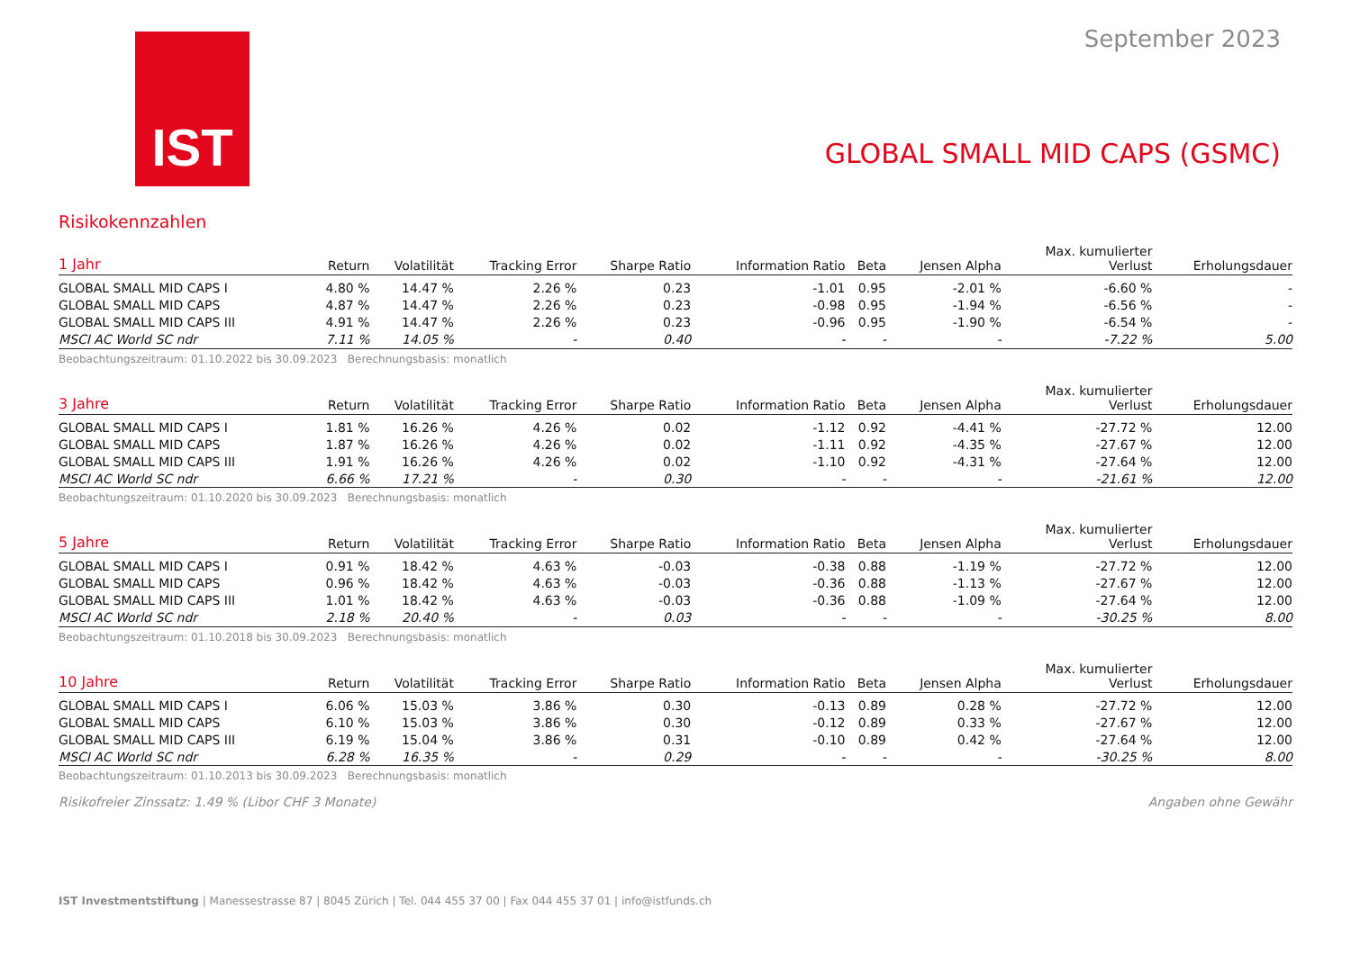IST
September 2023
GLOBAL SMALL MID CAPS (GSMC)
Risikokennzahlen
| 1 Jahr | Return | Volatilität | Tracking Error | Sharpe Ratio | Information Ratio | Beta | Jensen Alpha | Max. kumulierter Verlust | Erholungsdauer |
| --- | --- | --- | --- | --- | --- | --- | --- | --- | --- |
| GLOBAL SMALL MID CAPS I | 4.80 % | 14.47 % | 2.26 % | 0.23 | -1.01 | 0.95 | -2.01 % | -6.60 % | - |
| GLOBAL SMALL MID CAPS | 4.87 % | 14.47 % | 2.26 % | 0.23 | -0.98 | 0.95 | -1.94 % | -6.56 % | - |
| GLOBAL SMALL MID CAPS III | 4.91 % | 14.47 % | 2.26 % | 0.23 | -0.96 | 0.95 | -1.90 % | -6.54 % | - |
| MSCI AC World SC ndr | 7.11 % | 14.05 % | - | 0.40 | - | - | - | -7.22 % | 5.00 |
Beobachtungszeitraum: 01.10.2022 bis 30.09.2023 Berechnungsbasis: monatlich
| 3 Jahre | Return | Volatilität | Tracking Error | Sharpe Ratio | Information Ratio | Beta | Jensen Alpha | Max. kumulierter Verlust | Erholungsdauer |
| --- | --- | --- | --- | --- | --- | --- | --- | --- | --- |
| GLOBAL SMALL MID CAPS I | 1.81 % | 16.26 % | 4.26 % | 0.02 | -1.12 | 0.92 | -4.41 % | -27.72 % | 12.00 |
| GLOBAL SMALL MID CAPS | 1.87 % | 16.26 % | 4.26 % | 0.02 | -1.11 | 0.92 | -4.35 % | -27.67 % | 12.00 |
| GLOBAL SMALL MID CAPS III | 1.91 % | 16.26 % | 4.26 % | 0.02 | -1.10 | 0.92 | -4.31 % | -27.64 % | 12.00 |
| MSCI AC World SC ndr | 6.66 % | 17.21 % | - | 0.30 | - | - | - | -21.61 % | 12.00 |
Beobachtungszeitraum: 01.10.2020 bis 30.09.2023 Berechnungsbasis: monatlich
| 5 Jahre | Return | Volatilität | Tracking Error | Sharpe Ratio | Information Ratio | Beta | Jensen Alpha | Max. kumulierter Verlust | Erholungsdauer |
| --- | --- | --- | --- | --- | --- | --- | --- | --- | --- |
| GLOBAL SMALL MID CAPS I | 0.91 % | 18.42 % | 4.63 % | -0.03 | -0.38 | 0.88 | -1.19 % | -27.72 % | 12.00 |
| GLOBAL SMALL MID CAPS | 0.96 % | 18.42 % | 4.63 % | -0.03 | -0.36 | 0.88 | -1.13 % | -27.67 % | 12.00 |
| GLOBAL SMALL MID CAPS III | 1.01 % | 18.42 % | 4.63 % | -0.03 | -0.36 | 0.88 | -1.09 % | -27.64 % | 12.00 |
| MSCI AC World SC ndr | 2.18 % | 20.40 % | - | 0.03 | - | - | - | -30.25 % | 8.00 |
Beobachtungszeitraum: 01.10.2018 bis 30.09.2023 Berechnungsbasis: monatlich
| 10 Jahre | Return | Volatilität | Tracking Error | Sharpe Ratio | Information Ratio | Beta | Jensen Alpha | Max. kumulierter Verlust | Erholungsdauer |
| --- | --- | --- | --- | --- | --- | --- | --- | --- | --- |
| GLOBAL SMALL MID CAPS I | 6.06 % | 15.03 % | 3.86 % | 0.30 | -0.13 | 0.89 | 0.28 % | -27.72 % | 12.00 |
| GLOBAL SMALL MID CAPS | 6.10 % | 15.03 % | 3.86 % | 0.30 | -0.12 | 0.89 | 0.33 % | -27.67 % | 12.00 |
| GLOBAL SMALL MID CAPS III | 6.19 % | 15.04 % | 3.86 % | 0.31 | -0.10 | 0.89 | 0.42 % | -27.64 % | 12.00 |
| MSCI AC World SC ndr | 6.28 % | 16.35 % | - | 0.29 | - | - | - | -30.25 % | 8.00 |
Beobachtungszeitraum: 01.10.2013 bis 30.09.2023 Berechnungsbasis: monatlich
Risikofreier Zinssatz: 1.49 % (Libor CHF 3 Monate) Angaben ohne Gewähr
IST Investmentstiftung | Manessestrasse 87 | 8045 Zürich | Tel. 044 455 37 00 | Fax 044 455 37 01 | info@istfunds.ch